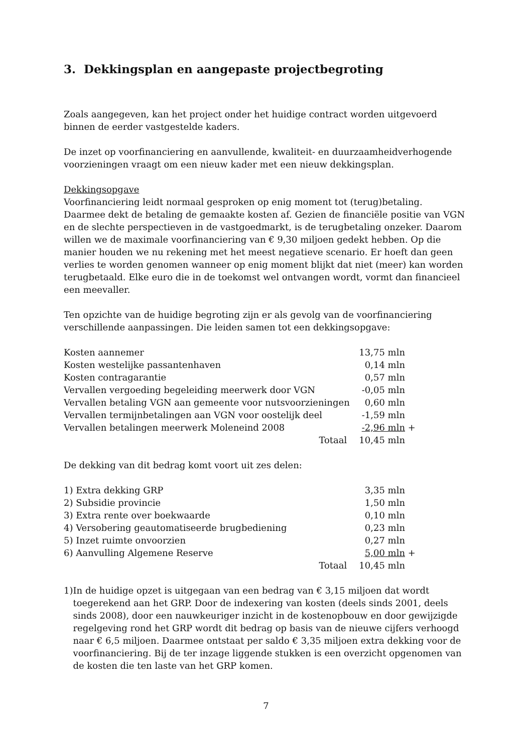3. Dekkingsplan en aangepaste projectbegroting
Zoals aangegeven, kan het project onder het huidige contract worden uitgevoerd binnen de eerder vastgestelde kaders.
De inzet op voorfinanciering en aanvullende, kwaliteit- en duurzaamheidverhogende voorzieningen vraagt om een nieuw kader met een nieuw dekkingsplan.
Dekkingsopgave
Voorfinanciering leidt normaal gesproken op enig moment tot (terug)betaling. Daarmee dekt de betaling de gemaakte kosten af. Gezien de financiële positie van VGN en de slechte perspectieven in de vastgoedmarkt, is de terugbetaling onzeker. Daarom willen we de maximale voorfinanciering van € 9,30 miljoen gedekt hebben. Op die manier houden we nu rekening met het meest negatieve scenario. Er hoeft dan geen verlies te worden genomen wanneer op enig moment blijkt dat niet (meer) kan worden terugbetaald. Elke euro die in de toekomst wel ontvangen wordt, vormt dan financieel een meevaller.
Ten opzichte van de huidige begroting zijn er als gevolg van de voorfinanciering verschillende aanpassingen. Die leiden samen tot een dekkingsopgave:
| Kosten aannemer | 13,75 mln | |
| Kosten westelijke passantenhaven | 0,14 mln | |
| Kosten contragarantie | 0,57 mln | |
| Vervallen vergoeding begeleiding meerwerk door VGN | -0,05 mln | |
| Vervallen betaling VGN aan gemeente voor nutsvoorzieningen | 0,60 mln | |
| Vervallen termijnbetalingen aan VGN voor oostelijk deel | -1,59 mln | |
| Vervallen betalingen meerwerk Moleneind 2008 | -2,96 mln | + |
| Totaal | 10,45 mln | |
De dekking van dit bedrag komt voort uit zes delen:
| 1) Extra dekking GRP | 3,35 mln | |
| 2) Subsidie provincie | 1,50 mln | |
| 3) Extra rente over boekwaarde | 0,10 mln | |
| 4) Versobering geautomatiseerde brugbediening | 0,23 mln | |
| 5) Inzet ruimte onvoorzien | 0,27 mln | |
| 6) Aanvulling Algemene Reserve | 5,00 mln | + |
| Totaal | 10,45 mln | |
1) In de huidige opzet is uitgegaan van een bedrag van € 3,15 miljoen dat wordt toegerekend aan het GRP. Door de indexering van kosten (deels sinds 2001, deels sinds 2008), door een nauwkeuriger inzicht in de kostenopbouw en door gewijzigde regelgeving rond het GRP wordt dit bedrag op basis van de nieuwe cijfers verhoogd naar € 6,5 miljoen. Daarmee ontstaat per saldo € 3,35 miljoen extra dekking voor de voorfinanciering. Bij de ter inzage liggende stukken is een overzicht opgenomen van de kosten die ten laste van het GRP komen.
7